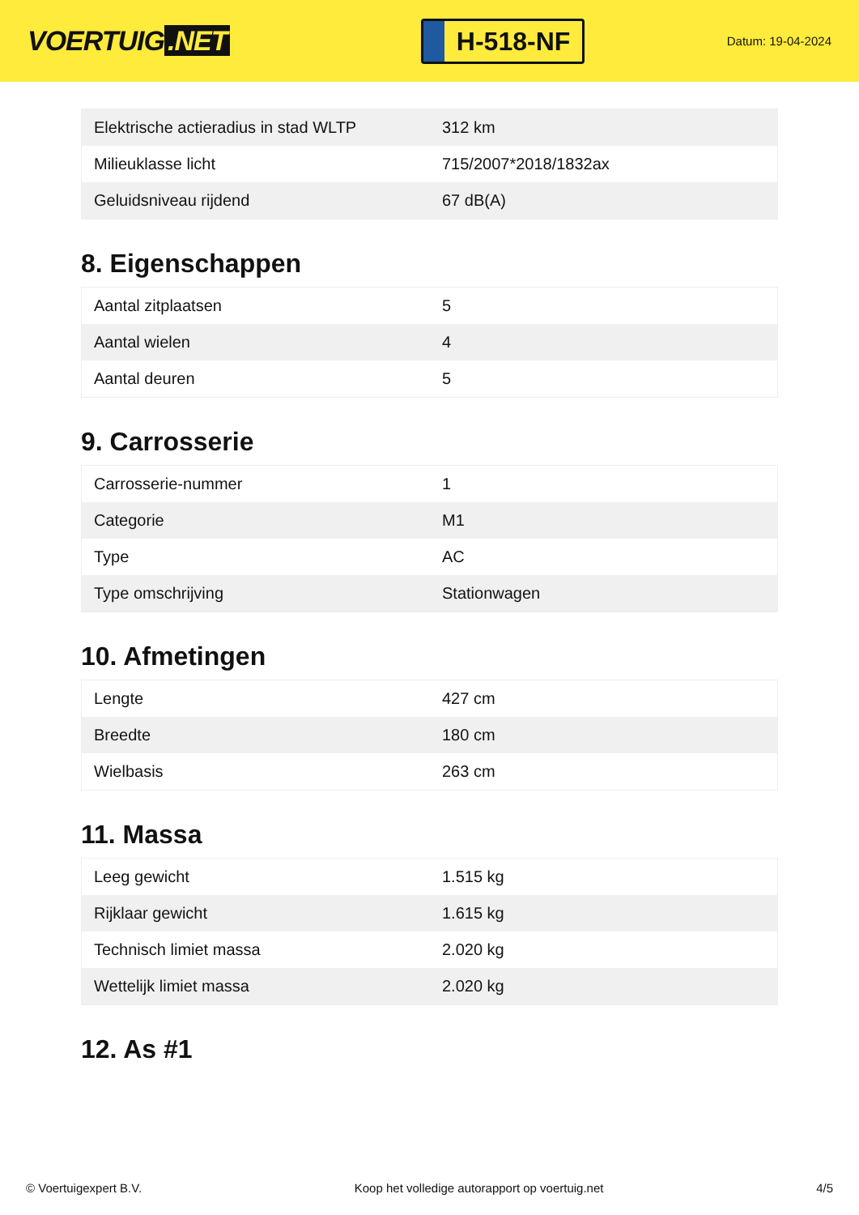VOERTUIG.NET
H-518-NF
Datum: 19-04-2024
| Elektrische actieradius in stad WLTP | 312 km |
| Milieuklasse licht | 715/2007*2018/1832ax |
| Geluidsniveau rijdend | 67 dB(A) |
8. Eigenschappen
| Aantal zitplaatsen | 5 |
| Aantal wielen | 4 |
| Aantal deuren | 5 |
9. Carrosserie
| Carrosserie-nummer | 1 |
| Categorie | M1 |
| Type | AC |
| Type omschrijving | Stationwagen |
10. Afmetingen
| Lengte | 427 cm |
| Breedte | 180 cm |
| Wielbasis | 263 cm |
11. Massa
| Leeg gewicht | 1.515 kg |
| Rijklaar gewicht | 1.615 kg |
| Technisch limiet massa | 2.020 kg |
| Wettelijk limiet massa | 2.020 kg |
12. As #1
© Voertuigexpert B.V. Koop het volledige autorapport op voertuig.net 4/5